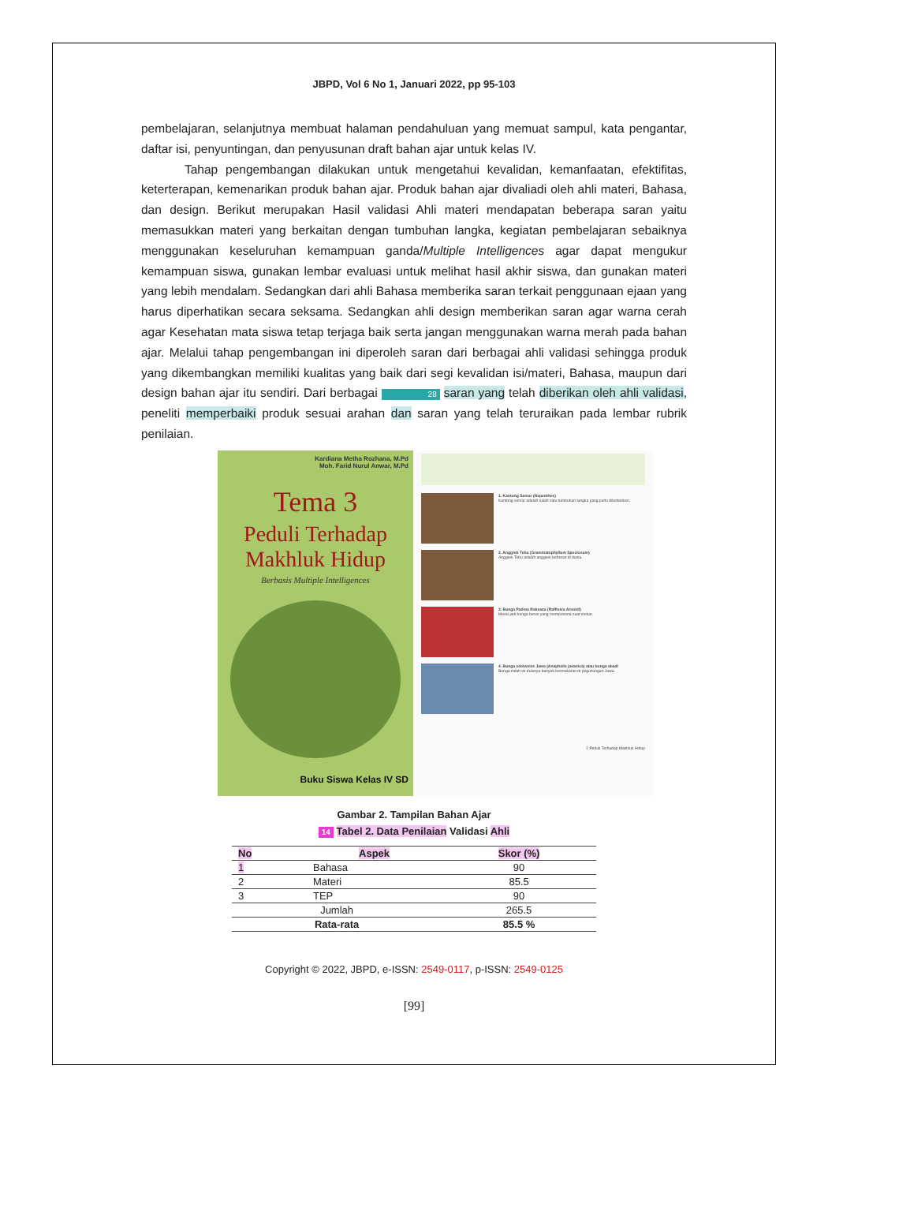JBPD, Vol 6 No 1, Januari 2022, pp 95-103
pembelajaran, selanjutnya membuat halaman pendahuluan yang memuat sampul, kata pengantar, daftar isi, penyuntingan, dan penyusunan draft bahan ajar untuk kelas IV.
Tahap pengembangan dilakukan untuk mengetahui kevalidan, kemanfaatan, efektifitas, keterterapan, kemenarikan produk bahan ajar. Produk bahan ajar divaliadi oleh ahli materi, Bahasa, dan design. Berikut merupakan Hasil validasi Ahli materi mendapatan beberapa saran yaitu memasukkan materi yang berkaitan dengan tumbuhan langka, kegiatan pembelajaran sebaiknya menggunakan keseluruhan kemampuan ganda/Multiple Intelligences agar dapat mengukur kemampuan siswa, gunakan lembar evaluasi untuk melihat hasil akhir siswa, dan gunakan materi yang lebih mendalam. Sedangkan dari ahli Bahasa memberika saran terkait penggunaan ejaan yang harus diperhatikan secara seksama. Sedangkan ahli design memberikan saran agar warna cerah agar Kesehatan mata siswa tetap terjaga baik serta jangan menggunakan warna merah pada bahan ajar. Melalui tahap pengembangan ini diperoleh saran dari berbagai ahli validasi sehingga produk yang dikembangkan memiliki kualitas yang baik dari segi kevalidan isi/materi, Bahasa, maupun dari design bahan ajar itu sendiri. Dari berbagai 28 saran yang telah diberikan oleh ahli validasi, peneliti memperbaiki produk sesuai arahan dan saran yang telah teruraikan pada lembar rubrik penilaian.
Kardiana Metha Rozhana, M.Pd
Moh. Farid Nurul Anwar, M.Pd
Tema 3
Peduli Terhadap Makhluk Hidup
Berbasis Multiple Intelligences
Buku Siswa Kelas IV SD
1. Kantong Semar (Nepenthes)
Kantong semar adalah salah satu tumbuhan langka yang perlu dilestarikan.
2. Anggrek Tebu (Grammatophyllum Speciosum)
Anggrek Tebu adalah anggrek terbesar di dunia.
3. Bunga Padma Raksasa (Rafflesia Arnoldi)
Meski jadi bunga besar yang mempesona saat mekar.
4. Bunga edelweiss Jawa (Anaphalis javanica) atau bunga abadi
Bunga indah ini dulunya banyak bermekaran di pegunungan Jawa.
2 Peduli Terhadap Makhluk Hidup
Gambar 2. Tampilan Bahan Ajar
14 Tabel 2. Data Penilaian Validasi Ahli
| No | Aspek | Skor (%) |
| --- | --- | --- |
| 1 | Bahasa | 90 |
| 2 | Materi | 85.5 |
| 3 | TEP | 90 |
| Jumlah | | 265.5 |
| Rata-rata | | 85.5 % |
Copyright © 2022, JBPD, e-ISSN: 2549-0117, p-ISSN: 2549-0125
[99]